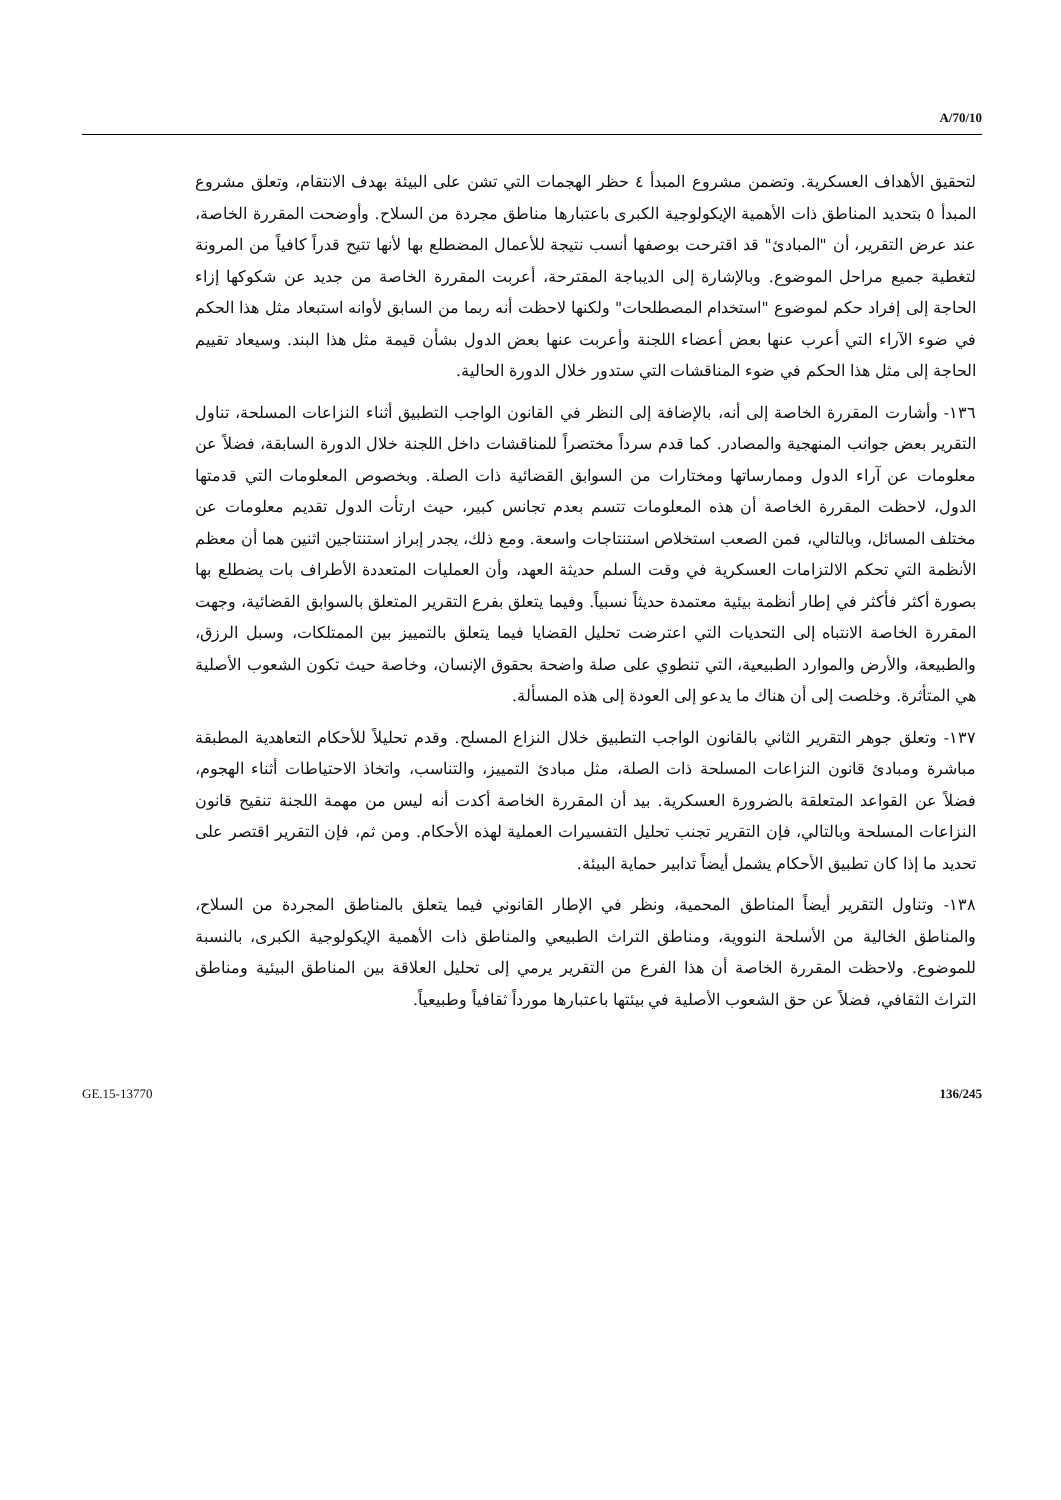A/70/10
لتحقيق الأهداف العسكرية. وتضمن مشروع المبدأ ٤ حظر الهجمات التي تشن على البيئة بهدف الانتقام، وتعلق مشروع المبدأ ٥ بتحديد المناطق ذات الأهمية الإيكولوجية الكبرى باعتبارها مناطق مجردة من السلاح. وأوضحت المقررة الخاصة، عند عرض التقرير، أن "المبادئ" قد اقترحت بوصفها أنسب نتيجة للأعمال المضطلع بها لأنها تتيح قدراً كافياً من المرونة لتغطية جميع مراحل الموضوع. وبالإشارة إلى الديباجة المقترحة، أعربت المقررة الخاصة من جديد عن شكوكها إزاء الحاجة إلى إفراد حكم لموضوع "استخدام المصطلحات" ولكنها لاحظت أنه ربما من السابق لأوانه استبعاد مثل هذا الحكم في ضوء الآراء التي أعرب عنها بعض أعضاء اللجنة وأعربت عنها بعض الدول بشأن قيمة مثل هذا البند. وسيعاد تقييم الحاجة إلى مثل هذا الحكم في ضوء المناقشات التي ستدور خلال الدورة الحالية.
١٣٦- وأشارت المقررة الخاصة إلى أنه، بالإضافة إلى النظر في القانون الواجب التطبيق أثناء النزاعات المسلحة، تناول التقرير بعض جوانب المنهجية والمصادر. كما قدم سرداً مختصراً للمناقشات داخل اللجنة خلال الدورة السابقة، فضلاً عن معلومات عن آراء الدول وممارساتها ومختارات من السوابق القضائية ذات الصلة. وبخصوص المعلومات التي قدمتها الدول، لاحظت المقررة الخاصة أن هذه المعلومات تتسم بعدم تجانس كبير، حيث ارتأت الدول تقديم معلومات عن مختلف المسائل، وبالتالي، فمن الصعب استخلاص استنتاجات واسعة. ومع ذلك، يجدر إبراز استنتاجين اثنين هما أن معظم الأنظمة التي تحكم الالتزامات العسكرية في وقت السلم حديثة العهد، وأن العمليات المتعددة الأطراف بات يضطلع بها بصورة أكثر فأكثر في إطار أنظمة بيئية معتمدة حديثاً نسبياً. وفيما يتعلق بفرع التقرير المتعلق بالسوابق القضائية، وجهت المقررة الخاصة الانتباه إلى التحديات التي اعترضت تحليل القضايا فيما يتعلق بالتمييز بين الممتلكات، وسبل الرزق، والطبيعة، والأرض والموارد الطبيعية، التي تنطوي على صلة واضحة بحقوق الإنسان، وخاصة حيث تكون الشعوب الأصلية هي المتأثرة. وخلصت إلى أن هناك ما يدعو إلى العودة إلى هذه المسألة.
١٣٧- وتعلق جوهر التقرير الثاني بالقانون الواجب التطبيق خلال النزاع المسلح. وقدم تحليلاً للأحكام التعاهدية المطبقة مباشرة ومبادئ قانون النزاعات المسلحة ذات الصلة، مثل مبادئ التمييز، والتناسب، واتخاذ الاحتياطات أثناء الهجوم، فضلاً عن القواعد المتعلقة بالضرورة العسكرية. بيد أن المقررة الخاصة أكدت أنه ليس من مهمة اللجنة تنقيح قانون النزاعات المسلحة وبالتالي، فإن التقرير تجنب تحليل التفسيرات العملية لهذه الأحكام. ومن ثم، فإن التقرير اقتصر على تحديد ما إذا كان تطبيق الأحكام يشمل أيضاً تدابير حماية البيئة.
١٣٨- وتناول التقرير أيضاً المناطق المحمية، ونظر في الإطار القانوني فيما يتعلق بالمناطق المجردة من السلاح، والمناطق الخالية من الأسلحة النووية، ومناطق التراث الطبيعي والمناطق ذات الأهمية الإيكولوجية الكبرى، بالنسبة للموضوع. ولاحظت المقررة الخاصة أن هذا الفرع من التقرير يرمي إلى تحليل العلاقة بين المناطق البيئية ومناطق التراث الثقافي، فضلاً عن حق الشعوب الأصلية في بيئتها باعتبارها مورداً ثقافياً وطبيعياً.
GE.15-13770 136/245